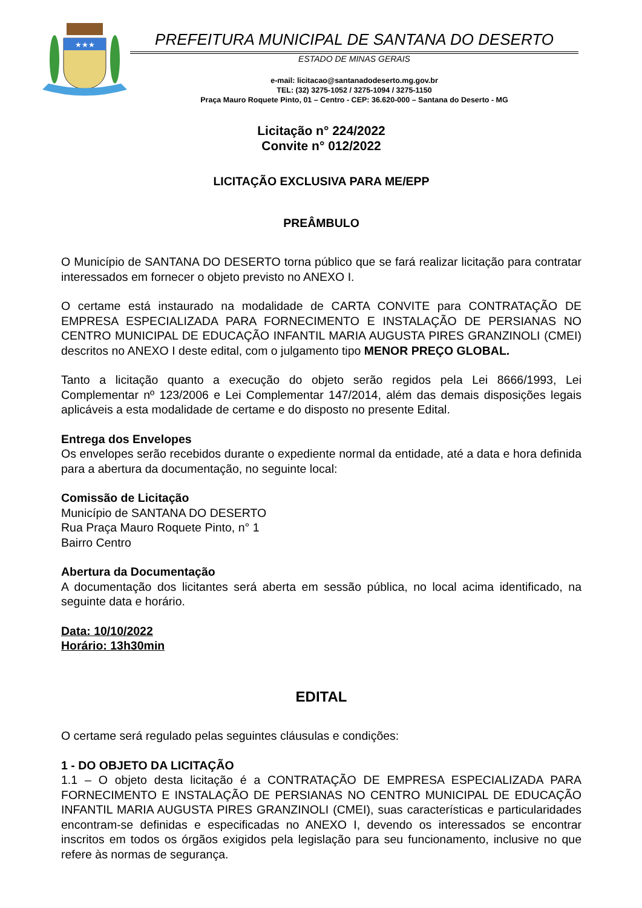★★★
PREFEITURA MUNICIPAL DE SANTANA DO DESERTO
ESTADO DE MINAS GERAIS
e-mail: licitacao@santanadodeserto.mg.gov.br
TEL: (32) 3275-1052 / 3275-1094 / 3275-1150
Praça Mauro Roquete Pinto, 01 – Centro - CEP: 36.620-000 – Santana do Deserto - MG
Licitação n° 224/2022
Convite n° 012/2022
LICITAÇÃO EXCLUSIVA PARA ME/EPP
PREÂMBULO
O Município de SANTANA DO DESERTO torna público que se fará realizar licitação para contratar interessados em fornecer o objeto previsto no ANEXO I.
O certame está instaurado na modalidade de CARTA CONVITE para CONTRATAÇÃO DE EMPRESA ESPECIALIZADA PARA FORNECIMENTO E INSTALAÇÃO DE PERSIANAS NO CENTRO MUNICIPAL DE EDUCAÇÃO INFANTIL MARIA AUGUSTA PIRES GRANZINOLI (CMEI) descritos no ANEXO I deste edital, com o julgamento tipo MENOR PREÇO GLOBAL.
Tanto a licitação quanto a execução do objeto serão regidos pela Lei 8666/1993, Lei Complementar nº 123/2006 e Lei Complementar 147/2014, além das demais disposições legais aplicáveis a esta modalidade de certame e do disposto no presente Edital.
Entrega dos Envelopes
Os envelopes serão recebidos durante o expediente normal da entidade, até a data e hora definida para a abertura da documentação, no seguinte local:
Comissão de Licitação
Município de SANTANA DO DESERTO
Rua Praça Mauro Roquete Pinto, n° 1
Bairro Centro
Abertura da Documentação
A documentação dos licitantes será aberta em sessão pública, no local acima identificado, na seguinte data e horário.
Data: 10/10/2022
Horário: 13h30min
EDITAL
O certame será regulado pelas seguintes cláusulas e condições:
1 - DO OBJETO DA LICITAÇÃO
1.1 – O objeto desta licitação é a CONTRATAÇÃO DE EMPRESA ESPECIALIZADA PARA FORNECIMENTO E INSTALAÇÃO DE PERSIANAS NO CENTRO MUNICIPAL DE EDUCAÇÃO INFANTIL MARIA AUGUSTA PIRES GRANZINOLI (CMEI), suas características e particularidades encontram-se definidas e especificadas no ANEXO I, devendo os interessados se encontrar inscritos em todos os órgãos exigidos pela legislação para seu funcionamento, inclusive no que refere às normas de segurança.